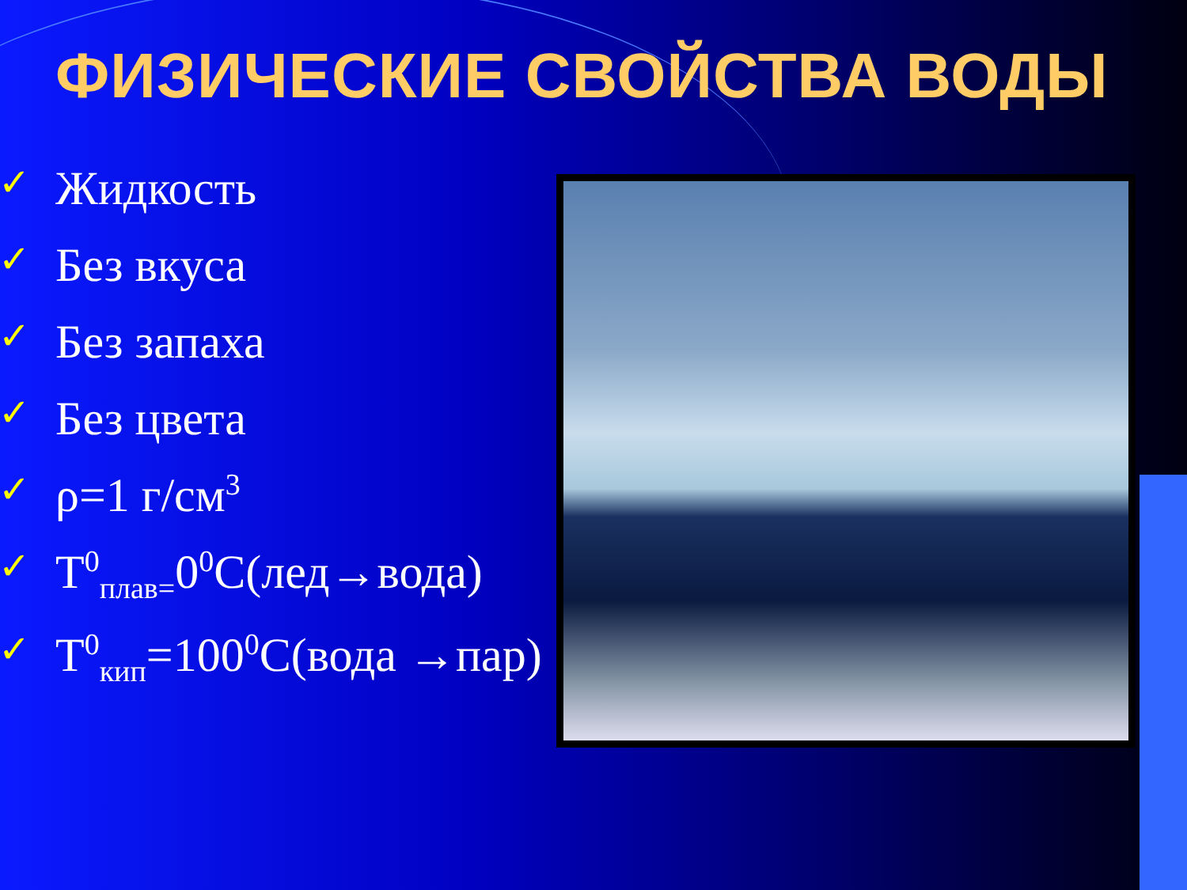ФИЗИЧЕСКИЕ СВОЙСТВА ВОДЫ
✓ Жидкость
✓ Без вкуса
✓ Без запаха
✓ Без цвета
✓ ρ=1 г/см<sup>3</sup>
✓ Т<sup>0</sup><sub>плав=</sub>0<sup>0</sup>С(лед→вода)
✓ Т<sup>0</sup><sub>кип</sub>=100<sup>0</sup>С(вода →пар)